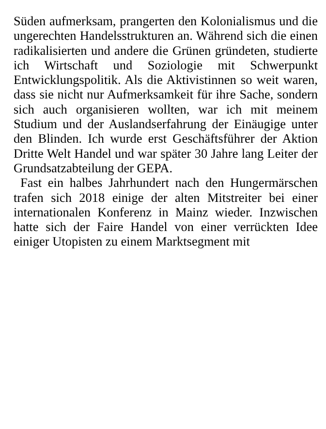Süden aufmerksam, prangerten den Kolonialismus und die ungerechten Handelsstrukturen an. Während sich die einen radikalisierten und andere die Grünen gründeten, studierte ich Wirtschaft und Soziologie mit Schwerpunkt Entwicklungspolitik. Als die Aktivistinnen so weit waren, dass sie nicht nur Aufmerksamkeit für ihre Sache, sondern sich auch organisieren wollten, war ich mit meinem Studium und der Auslandserfahrung der Einäugige unter den Blinden. Ich wurde erst Geschäftsführer der Aktion Dritte Welt Handel und war später 30 Jahre lang Leiter der Grundsatzabteilung der GEPA.
Fast ein halbes Jahrhundert nach den Hungermärschen trafen sich 2018 einige der alten Mitstreiter bei einer internationalen Konferenz in Mainz wieder. Inzwischen hatte sich der Faire Handel von einer verrückten Idee einiger Utopisten zu einem Marktsegment mit